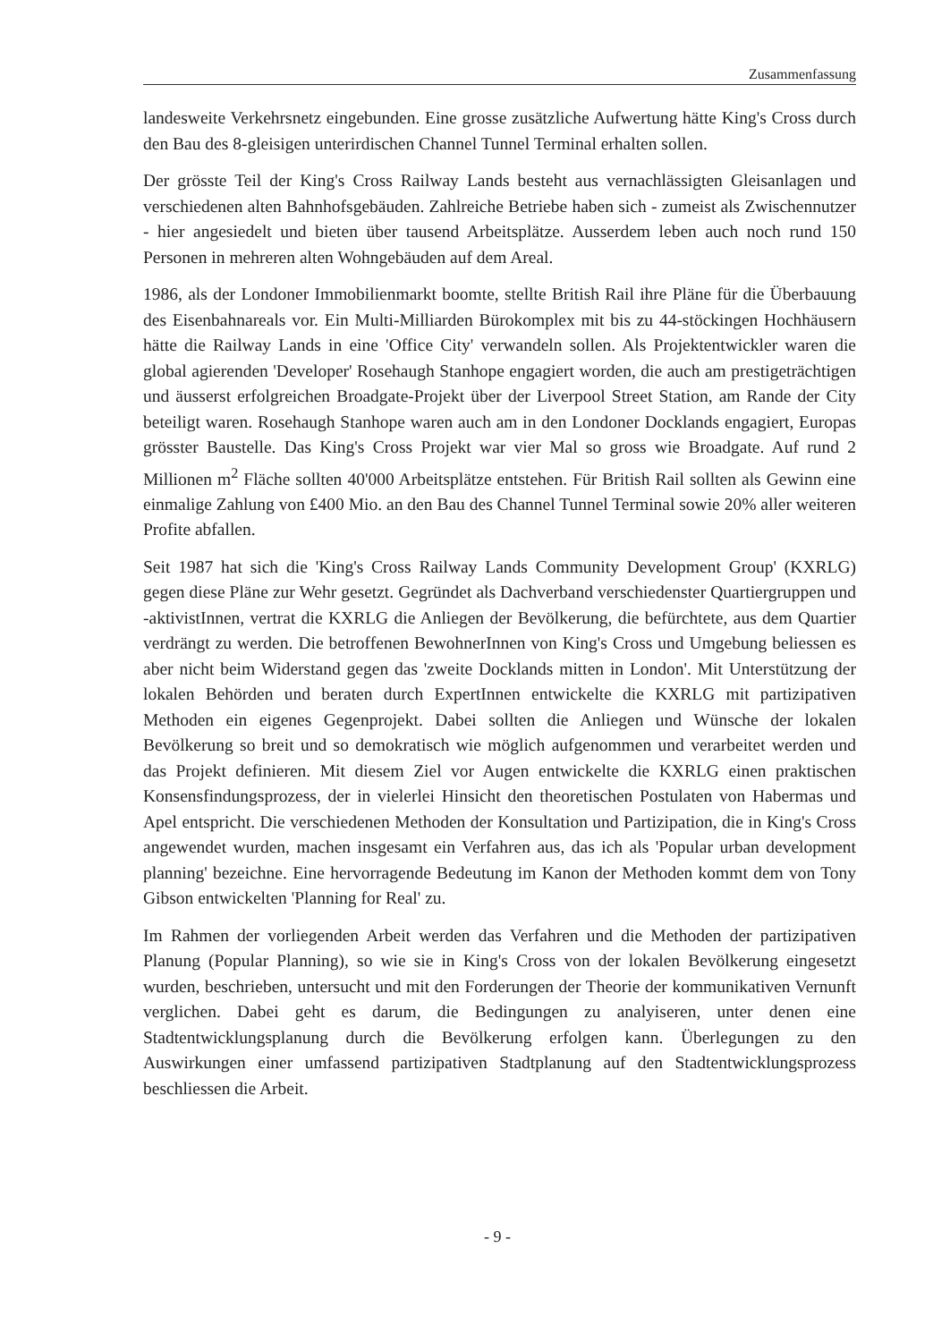Zusammenfassung
landesweite Verkehrsnetz eingebunden. Eine grosse zusätzliche Aufwertung hätte King's Cross durch den Bau des 8-gleisigen unterirdischen Channel Tunnel Terminal erhalten sollen.
Der grösste Teil der King's Cross Railway Lands besteht aus vernachlässigten Gleisanlagen und verschiedenen alten Bahnhofsgebäuden. Zahlreiche Betriebe haben sich - zumeist als Zwischennutzer - hier angesiedelt und bieten über tausend Arbeitsplätze. Ausserdem leben auch noch rund 150 Personen in mehreren alten Wohngebäuden auf dem Areal.
1986, als der Londoner Immobilienmarkt boomte, stellte British Rail ihre Pläne für die Überbauung des Eisenbahnareals vor. Ein Multi-Milliarden Bürokomplex mit bis zu 44-stöckingen Hochhäusern hätte die Railway Lands in eine 'Office City' verwandeln sollen. Als Projektentwickler waren die global agierenden 'Developer' Rosehaugh Stanhope engagiert worden, die auch am prestigeträchtigen und äusserst erfolgreichen Broadgate-Projekt über der Liverpool Street Station, am Rande der City beteiligt waren. Rosehaugh Stanhope waren auch am in den Londoner Docklands engagiert, Europas grösster Baustelle. Das King's Cross Projekt war vier Mal so gross wie Broadgate. Auf rund 2 Millionen m<sup>2</sup> Fläche sollten 40'000 Arbeitsplätze entstehen. Für British Rail sollten als Gewinn eine einmalige Zahlung von £400 Mio. an den Bau des Channel Tunnel Terminal sowie 20% aller weiteren Profite abfallen.
Seit 1987 hat sich die 'King's Cross Railway Lands Community Development Group' (KXRLG) gegen diese Pläne zur Wehr gesetzt. Gegründet als Dachverband verschiedenster Quartiergruppen und -aktivistInnen, vertrat die KXRLG die Anliegen der Bevölkerung, die befürchtete, aus dem Quartier verdrängt zu werden. Die betroffenen BewohnerInnen von King's Cross und Umgebung beliessen es aber nicht beim Widerstand gegen das 'zweite Docklands mitten in London'. Mit Unterstützung der lokalen Behörden und beraten durch ExpertInnen entwickelte die KXRLG mit partizipativen Methoden ein eigenes Gegenprojekt. Dabei sollten die Anliegen und Wünsche der lokalen Bevölkerung so breit und so demokratisch wie möglich aufgenommen und verarbeitet werden und das Projekt definieren. Mit diesem Ziel vor Augen entwickelte die KXRLG einen praktischen Konsensfindungsprozess, der in vielerlei Hinsicht den theoretischen Postulaten von Habermas und Apel entspricht. Die verschiedenen Methoden der Konsultation und Partizipation, die in King's Cross angewendet wurden, machen insgesamt ein Verfahren aus, das ich als 'Popular urban development planning' bezeichne. Eine hervorragende Bedeutung im Kanon der Methoden kommt dem von Tony Gibson entwickelten 'Planning for Real' zu.
Im Rahmen der vorliegenden Arbeit werden das Verfahren und die Methoden der partizipativen Planung (Popular Planning), so wie sie in King's Cross von der lokalen Bevölkerung eingesetzt wurden, beschrieben, untersucht und mit den Forderungen der Theorie der kommunikativen Vernunft verglichen. Dabei geht es darum, die Bedingungen zu analyiseren, unter denen eine Stadtentwicklungsplanung durch die Bevölkerung erfolgen kann. Überlegungen zu den Auswirkungen einer umfassend partizipativen Stadtplanung auf den Stadtentwicklungsprozess beschliessen die Arbeit.
- 9 -